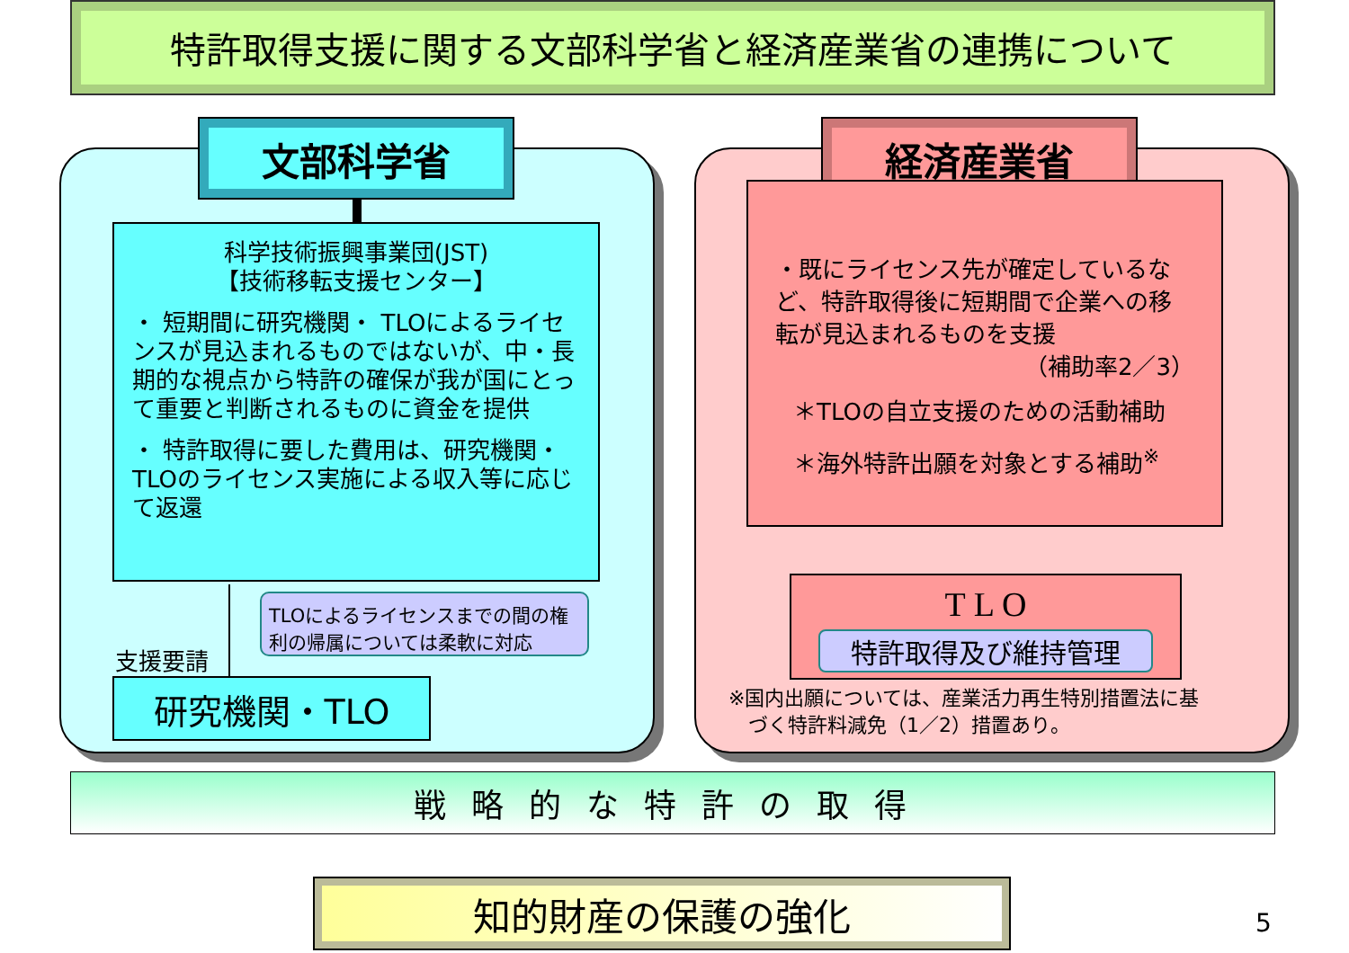特許取得支援に関する文部科学省と経済産業省の連携について
文部科学省
科学技術振興事業団(JST)
【技術移転支援センター】
・ 短期間に研究機関・ TLOによるライセンスが見込まれるものではないが、中・長期的な視点から特許の確保が我が国にとって重要と判断されるものに資金を提供
・ 特許取得に要した費用は、研究機関・TLOのライセンス実施による収入等に応じて返還
TLOによるライセンスまでの間の権利の帰属については柔軟に対応
支援要請
研究機関・TLO
経済産業省
・既にライセンス先が確定しているなど、特許取得後に短期間で企業への移転が見込まれるものを支援
（補助率2／3）
＊TLOの自立支援のための活動補助
＊海外特許出願を対象とする補助<sup>※</sup>
T L O
特許取得及び維持管理
※国内出願については、産業活力再生特別措置法に基
　づく特許料減免（1／2）措置あり。
戦略的な特許の取得
知的財産の保護の強化
5